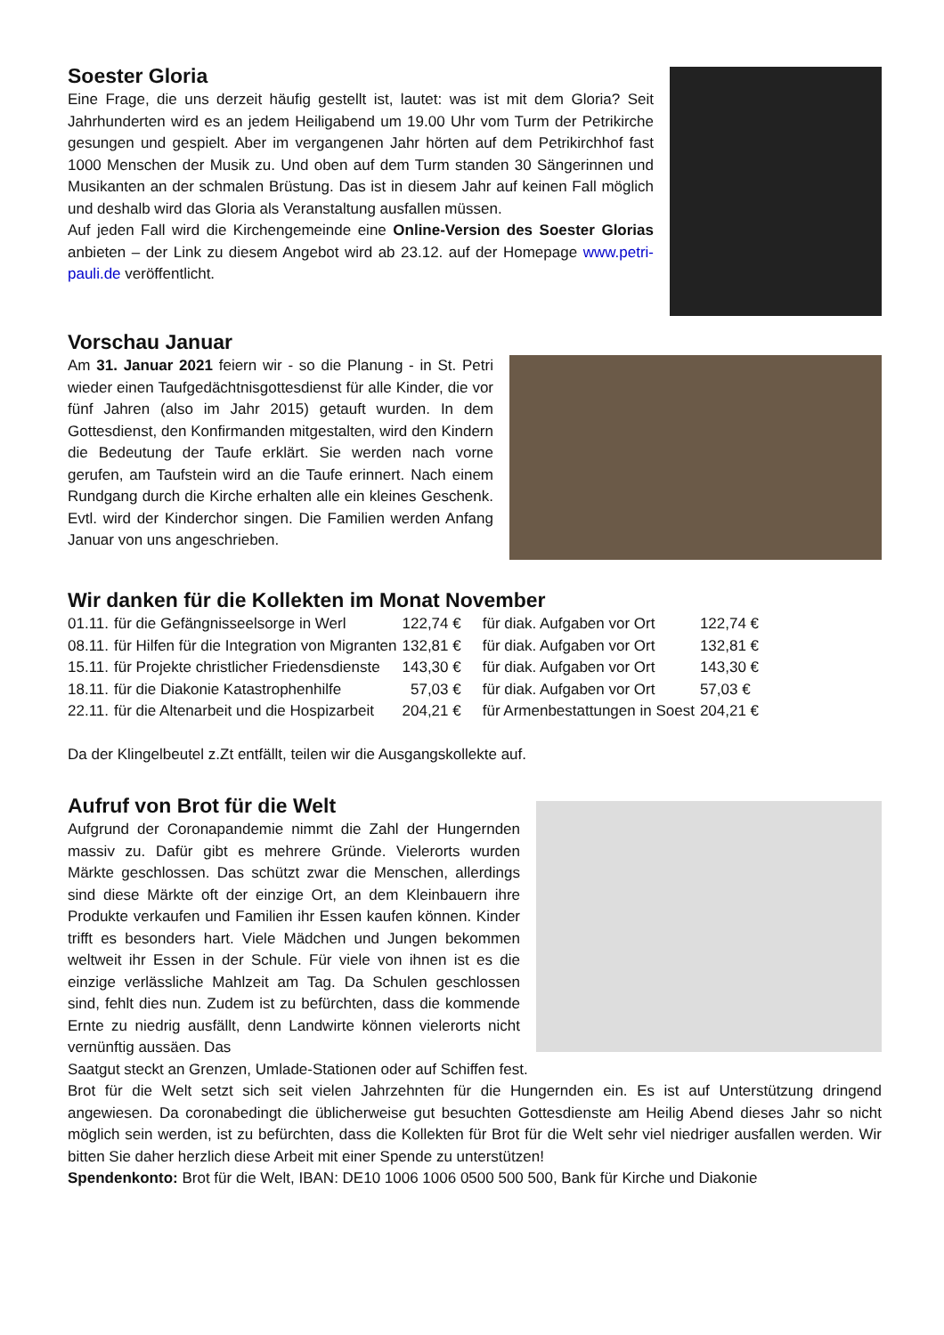Soester Gloria
Eine Frage, die uns derzeit häufig gestellt ist, lautet: was ist mit dem Gloria? Seit Jahrhunderten wird es an jedem Heiligabend um 19.00 Uhr vom Turm der Petrikirche gesungen und gespielt. Aber im vergangenen Jahr hörten auf dem Petrikirchhof fast 1000 Menschen der Musik zu. Und oben auf dem Turm standen 30 Sängerinnen und Musikanten an der schmalen Brüstung. Das ist in diesem Jahr auf keinen Fall möglich und deshalb wird das Gloria als Veranstaltung ausfallen müssen.
Auf jeden Fall wird die Kirchengemeinde eine Online-Version des Soester Glorias anbieten – der Link zu diesem Angebot wird ab 23.12. auf der Homepage www.petri-pauli.de veröffentlicht.
Vorschau Januar
Am 31. Januar 2021 feiern wir - so die Planung - in St. Petri wieder einen Taufgedächtnisgottesdienst für alle Kinder, die vor fünf Jahren (also im Jahr 2015) getauft wurden. In dem Gottesdienst, den Konfirmanden mitgestalten, wird den Kindern die Bedeutung der Taufe erklärt. Sie werden nach vorne gerufen, am Taufstein wird an die Taufe erinnert. Nach einem Rundgang durch die Kirche erhalten alle ein kleines Geschenk. Evtl. wird der Kinderchor singen. Die Familien werden Anfang Januar von uns angeschrieben.
Wir danken für die Kollekten im Monat November
| 01.11. | für die Gefängnisseelsorge in Werl | 122,74 € | für diak. Aufgaben vor Ort | 122,74 € |
| 08.11. | für Hilfen für die Integration von Migranten | 132,81 € | für diak. Aufgaben vor Ort | 132,81 € |
| 15.11. | für Projekte christlicher Friedensdienste | 143,30 € | für diak. Aufgaben vor Ort | 143,30 € |
| 18.11. | für die Diakonie Katastrophenhilfe | 57,03 € | für diak. Aufgaben vor Ort | 57,03 € |
| 22.11. | für die Altenarbeit und die Hospizarbeit | 204,21 € | für Armenbestattungen in Soest | 204,21 € |
Da der Klingelbeutel z.Zt entfällt, teilen wir die Ausgangskollekte auf.
Aufruf von Brot für die Welt
Aufgrund der Coronapandemie nimmt die Zahl der Hungernden massiv zu. Dafür gibt es mehrere Gründe. Vielerorts wurden Märkte geschlossen. Das schützt zwar die Menschen, allerdings sind diese Märkte oft der einzige Ort, an dem Kleinbauern ihre Produkte verkaufen und Familien ihr Essen kaufen können. Kinder trifft es besonders hart. Viele Mädchen und Jungen bekommen weltweit ihr Essen in der Schule. Für viele von ihnen ist es die einzige verlässliche Mahlzeit am Tag. Da Schulen geschlossen sind, fehlt dies nun. Zudem ist zu befürchten, dass die kommende Ernte zu niedrig ausfällt, denn Landwirte können vielerorts nicht vernünftig aussäen. Das
Saatgut steckt an Grenzen, Umlade-Stationen oder auf Schiffen fest.
Brot für die Welt setzt sich seit vielen Jahrzehnten für die Hungernden ein. Es ist auf Unterstützung dringend angewiesen. Da coronabedingt die üblicherweise gut besuchten Gottesdienste am Heilig Abend dieses Jahr so nicht möglich sein werden, ist zu befürchten, dass die Kollekten für Brot für die Welt sehr viel niedriger ausfallen werden. Wir bitten Sie daher herzlich diese Arbeit mit einer Spende zu unterstützen!
Spendenkonto: Brot für die Welt, IBAN: DE10 1006 1006 0500 500 500, Bank für Kirche und Diakonie